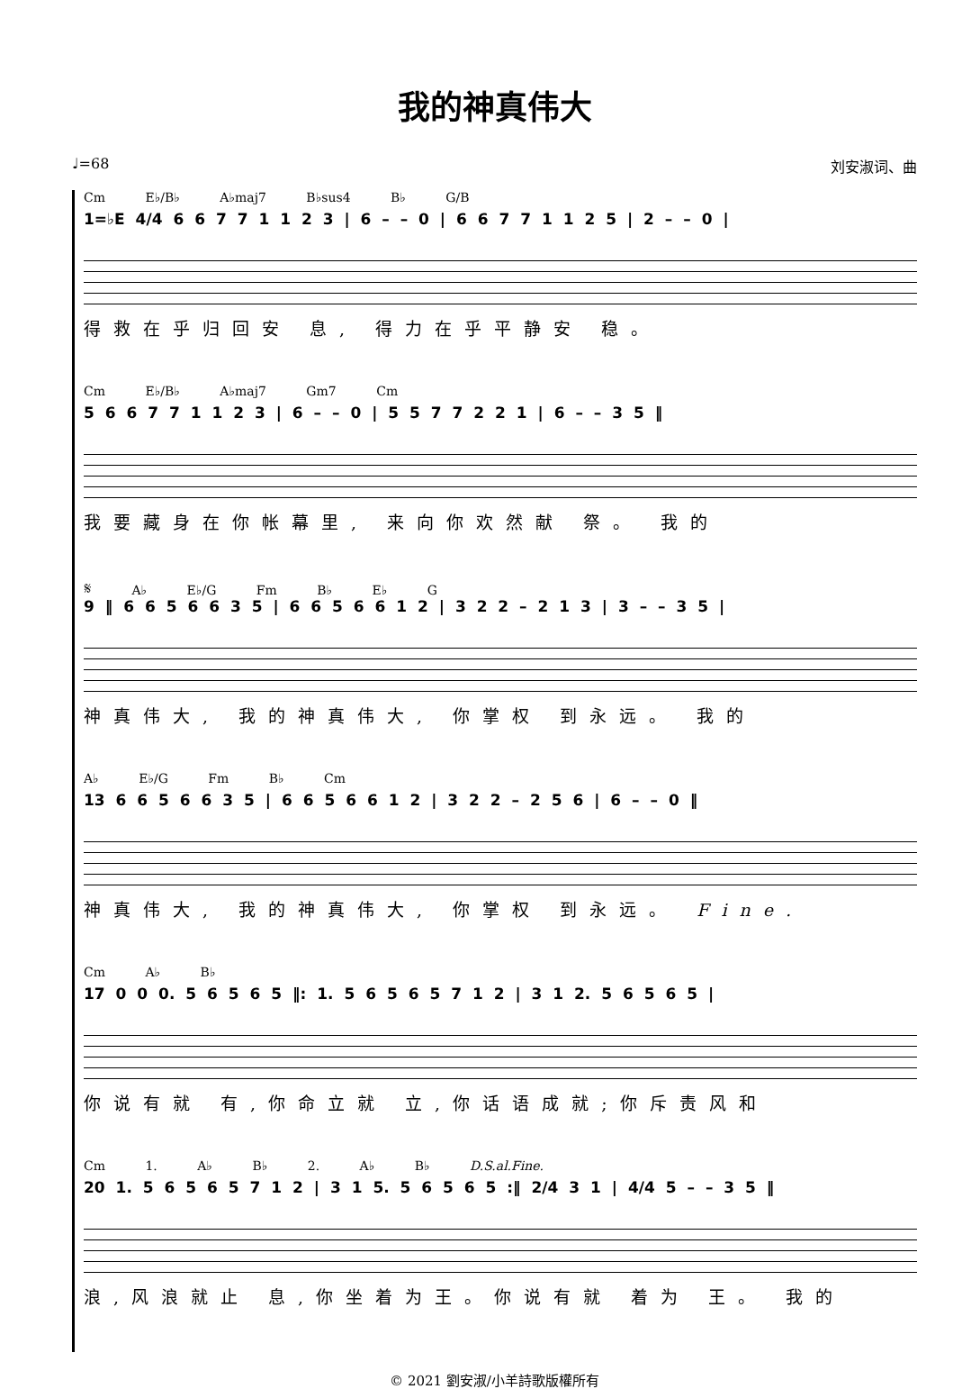我的神真伟大
♩=68 刘安淑词、曲
Cm E♭/B♭ A♭maj7 B♭sus4 B♭ G/B
1=♭E 4/4 6 6 7 7 1 1 2 3 | 6 – – 0 | 6 6 7 7 1 1 2 5 | 2 – – 0 |
得救在乎归回安 息, 得力在乎平静安 稳。
Cm E♭/B♭ A♭maj7 Gm7 Cm
5 6 6 7 7 1 1 2 3 | 6 – – 0 | 5 5 7 7 2 2 1 | 6 – – 3 5 ‖
我要藏身在你帐幕里, 来向你欢然献 祭。 我的
𝄋 A♭ E♭/G Fm B♭ E♭ G
9 ‖ 6 6 5 6 6 3 5 | 6 6 5 6 6 1 2 | 3 2 2 – 2 1 3 | 3 – – 3 5 |
神真伟大, 我的神真伟大, 你掌权 到永远。 我的
A♭ E♭/G Fm B♭ Cm
13 6 6 5 6 6 3 5 | 6 6 5 6 6 1 2 | 3 2 2 – 2 5 6 | 6 – – 0 ‖
神真伟大, 我的神真伟大, 你掌权 到永远。 Fine.
Cm A♭ B♭
17 0 0 0. 5 6 5 6 5 ‖: 1. 5 6 5 6 5 7 1 2 | 3 1 2. 5 6 5 6 5 |
你说有就 有,你命立就 立,你话语成就;你斥责风和
Cm 1. A♭ B♭ 2. A♭ B♭ D.S.al.Fine.
20 1. 5 6 5 6 5 7 1 2 | 3 1 5. 5 6 5 6 5 :‖ 2/4 3 1 | 4/4 5 – – 3 5 ‖
浪,风浪就止 息,你坐着为王。你说有就 着为 王。 我的
© 2021 劉安淑/小羊詩歌版權所有